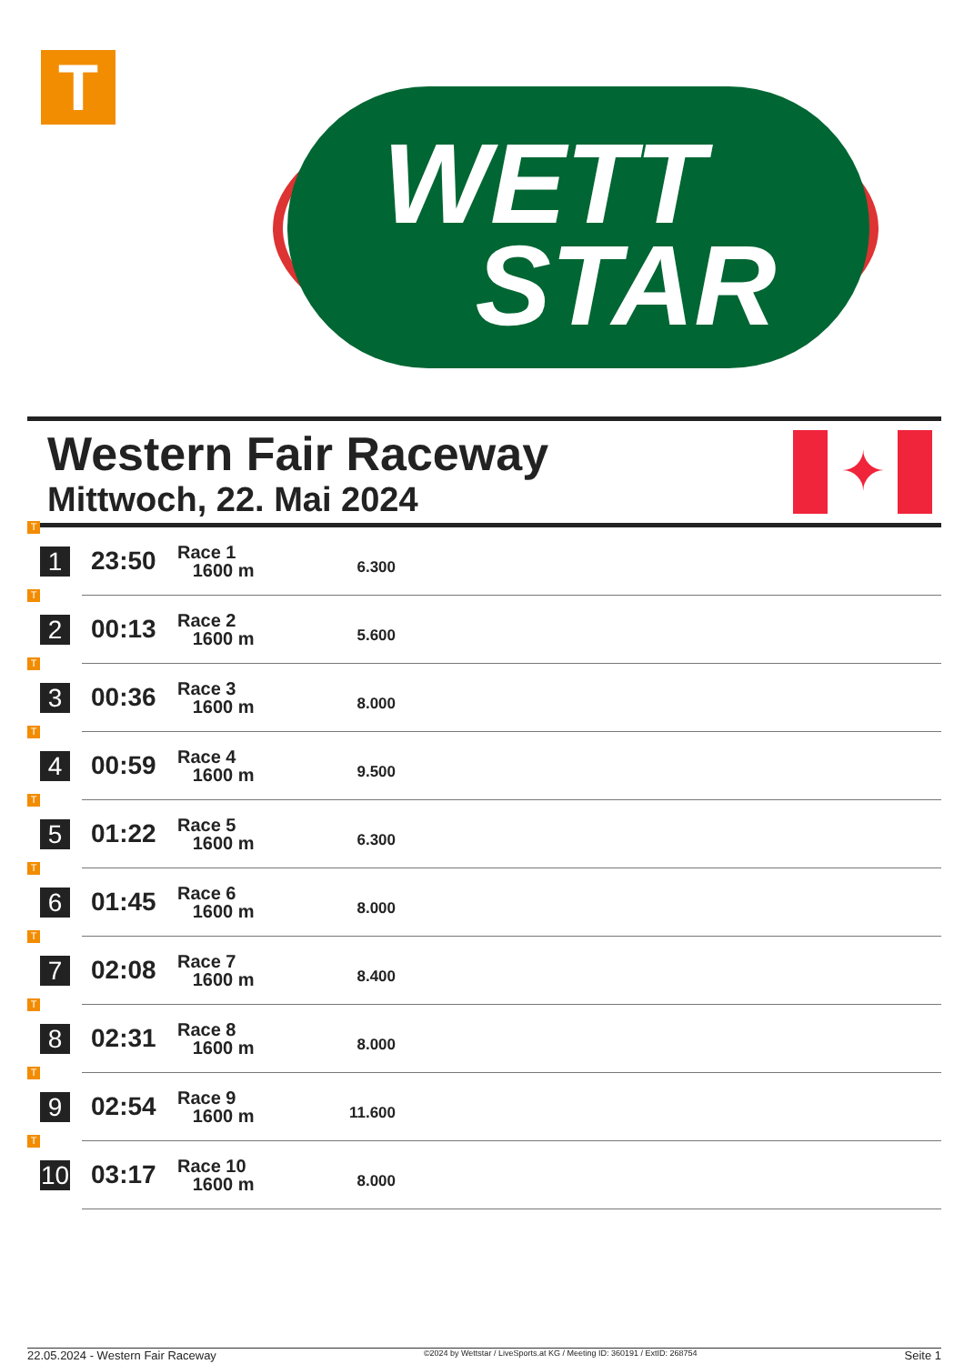T
WETT
STAR
Western Fair Raceway
Mittwoch, 22. Mai 2024
✦
| T 1 | 23:50 | Race 1 1600 m | 6.300 | |
| T 2 | 00:13 | Race 2 1600 m | 5.600 | |
| T 3 | 00:36 | Race 3 1600 m | 8.000 | |
| T 4 | 00:59 | Race 4 1600 m | 9.500 | |
| T 5 | 01:22 | Race 5 1600 m | 6.300 | |
| T 6 | 01:45 | Race 6 1600 m | 8.000 | |
| T 7 | 02:08 | Race 7 1600 m | 8.400 | |
| T 8 | 02:31 | Race 8 1600 m | 8.000 | |
| T 9 | 02:54 | Race 9 1600 m | 11.600 | |
| T 10 | 03:17 | Race 10 1600 m | 8.000 | |
22.05.2024 - Western Fair Raceway ©2024 by Wettstar / LiveSports.at KG / Meeting ID: 360191 / ExtID: 268754 Seite 1